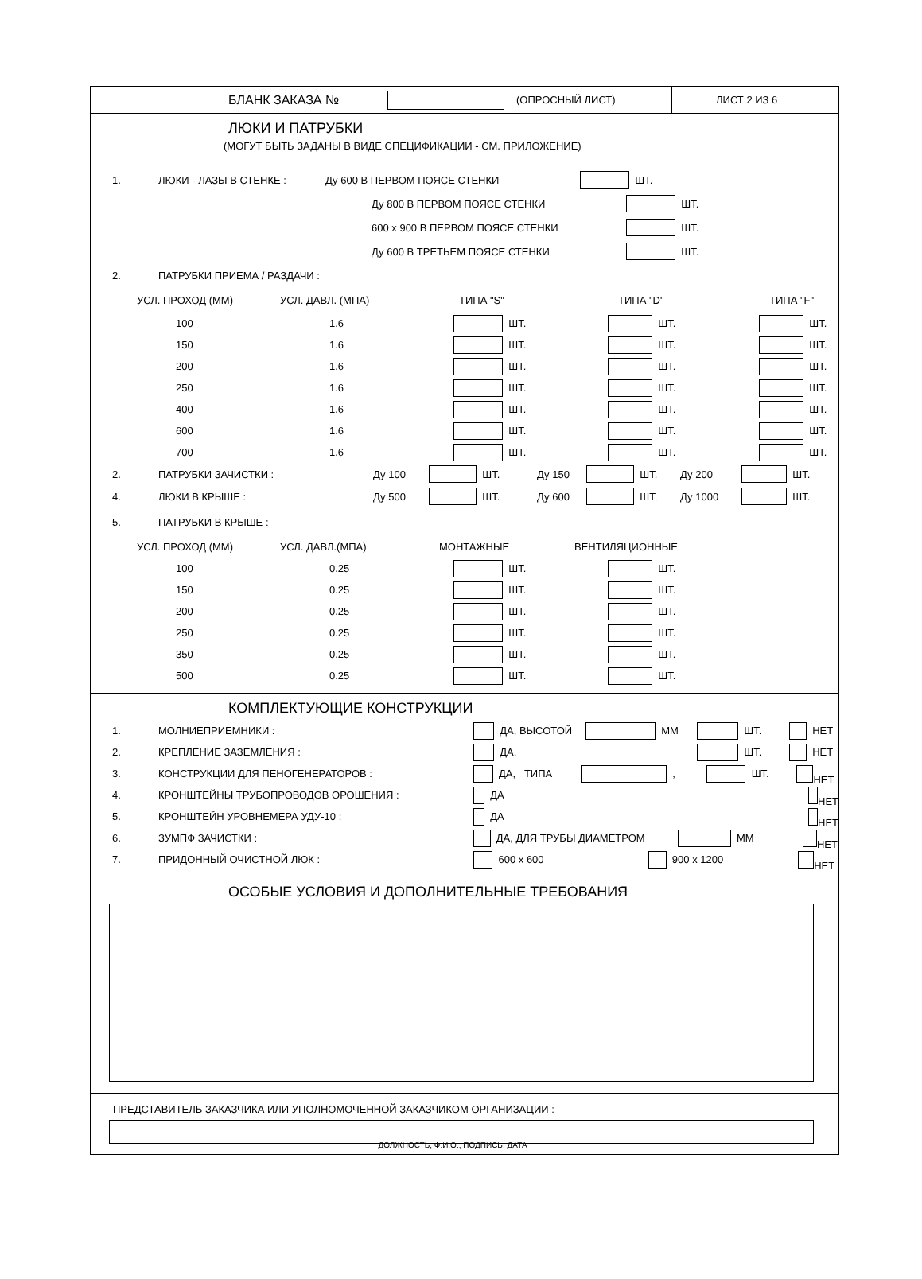БЛАНК ЗАКАЗА № (ОПРОСНЫЙ ЛИСТ) ЛИСТ 2 ИЗ 6
ЛЮКИ И ПАТРУБКИ
(МОГУТ БЫТЬ ЗАДАНЫ В ВИДЕ СПЕЦИФИКАЦИИ - СМ. ПРИЛОЖЕНИЕ)
1. ЛЮКИ - ЛАЗЫ В СТЕНКЕ : Ду 600 В ПЕРВОМ ПОЯСЕ СТЕНКИ ШТ.
Ду 800 В ПЕРВОМ ПОЯСЕ СТЕНКИ ШТ.
600 x 900 В ПЕРВОМ ПОЯСЕ СТЕНКИ ШТ.
Ду 600 В ТРЕТЬЕМ ПОЯСЕ СТЕНКИ ШТ.
2. ПАТРУБКИ ПРИЕМА / РАЗДАЧИ :
УСЛ. ПРОХОД (ММ) УСЛ. ДАВЛ. (МПА) ТИПА "S" ТИПА "D" ТИПА "F"
100 1.6 ШТ. ШТ. ШТ.
150 1.6 ШТ. ШТ. ШТ.
200 1.6 ШТ. ШТ. ШТ.
250 1.6 ШТ. ШТ. ШТ.
400 1.6 ШТ. ШТ. ШТ.
600 1.6 ШТ. ШТ. ШТ.
700 1.6 ШТ. ШТ. ШТ.
2. ПАТРУБКИ ЗАЧИСТКИ : Ду 100 ШТ. Ду 150 ШТ. Ду 200 ШТ.
4. ЛЮКИ В КРЫШЕ : Ду 500 ШТ. Ду 600 ШТ. Ду 1000 ШТ.
5. ПАТРУБКИ В КРЫШЕ :
УСЛ. ПРОХОД (ММ) УСЛ. ДАВЛ.(МПА) МОНТАЖНЫЕ ВЕНТИЛЯЦИОННЫЕ
100 0.25 ШТ. ШТ.
150 0.25 ШТ. ШТ.
200 0.25 ШТ. ШТ.
250 0.25 ШТ. ШТ.
350 0.25 ШТ. ШТ.
500 0.25 ШТ. ШТ.
КОМПЛЕКТУЮЩИЕ КОНСТРУКЦИИ
1. МОЛНИЕПРИЕМНИКИ : ДА, ВЫСОТОЙ ММ ШТ. НЕТ
2. КРЕПЛЕНИЕ ЗАЗЕМЛЕНИЯ : ДА, ШТ. НЕТ
3. КОНСТРУКЦИИ ДЛЯ ПЕНОГЕНЕРАТОРОВ : ДА, ТИПА , ШТ. НЕТ
4. КРОНШТЕЙНЫ ТРУБОПРОВОДОВ ОРОШЕНИЯ : ДА НЕТ
5. КРОНШТЕЙН УРОВНЕМЕРА УДУ-10 : ДА НЕТ
6. ЗУМПФ ЗАЧИСТКИ : ДА, ДЛЯ ТРУБЫ ДИАМЕТРОМ ММ НЕТ
7. ПРИДОННЫЙ ОЧИСТНОЙ ЛЮК : 600 x 600 900 x 1200 НЕТ
ОСОБЫЕ УСЛОВИЯ И ДОПОЛНИТЕЛЬНЫЕ ТРЕБОВАНИЯ
ПРЕДСТАВИТЕЛЬ ЗАКАЗЧИКА ИЛИ УПОЛНОМОЧЕННОЙ ЗАКАЗЧИКОМ ОРГАНИЗАЦИИ :
ДОЛЖНОСТЬ, Ф.И.О., ПОДПИСЬ, ДАТА